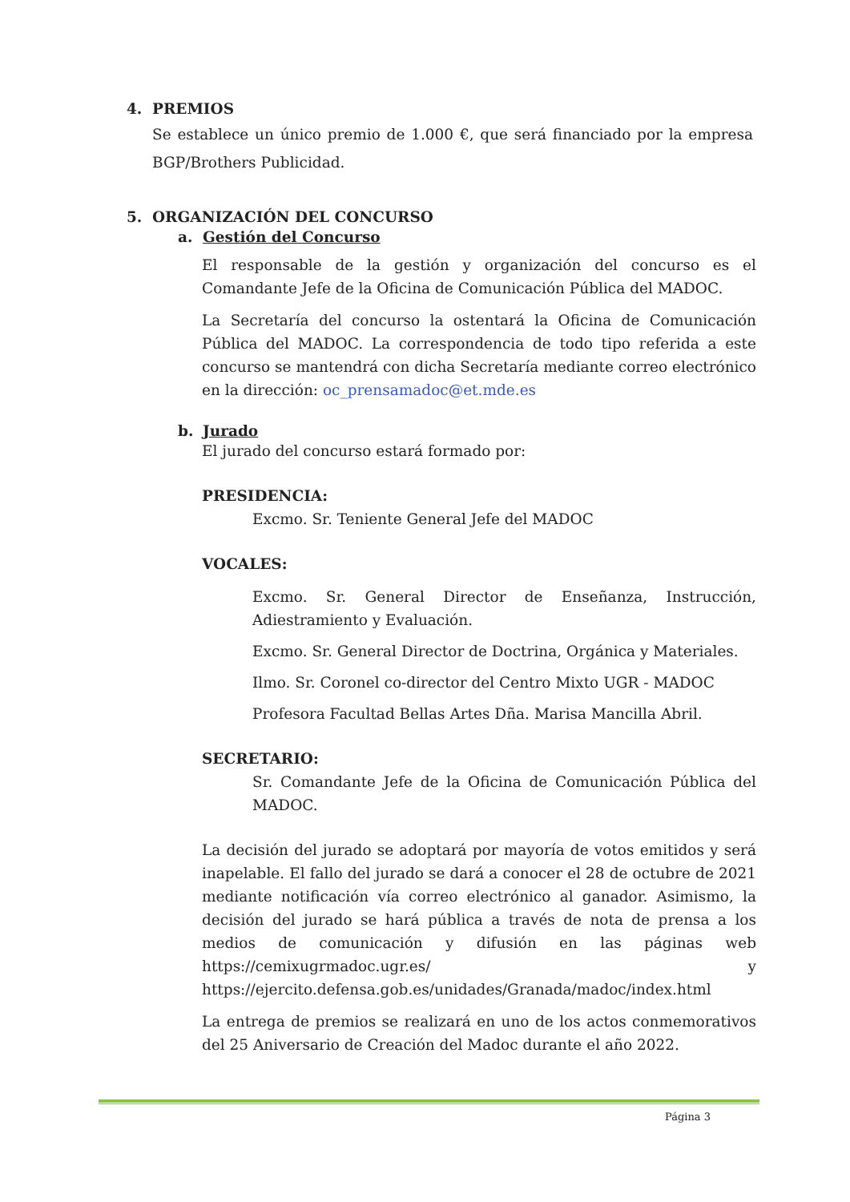4. PREMIOS
Se establece un único premio de 1.000 €, que será financiado por la empresa BGP/Brothers Publicidad.
5. ORGANIZACIÓN DEL CONCURSO
a. Gestión del Concurso
El responsable de la gestión y organización del concurso es el Comandante Jefe de la Oficina de Comunicación Pública del MADOC.
La Secretaría del concurso la ostentará la Oficina de Comunicación Pública del MADOC. La correspondencia de todo tipo referida a este concurso se mantendrá con dicha Secretaría mediante correo electrónico en la dirección: oc_prensamadoc@et.mde.es
b. Jurado
El jurado del concurso estará formado por:
PRESIDENCIA:
Excmo. Sr. Teniente General Jefe del MADOC
VOCALES:
Excmo. Sr. General Director de Enseñanza, Instrucción, Adiestramiento y Evaluación.
Excmo. Sr. General Director de Doctrina, Orgánica y Materiales.
Ilmo. Sr. Coronel co-director del Centro Mixto UGR - MADOC
Profesora Facultad Bellas Artes Dña. Marisa Mancilla Abril.
SECRETARIO:
Sr. Comandante Jefe de la Oficina de Comunicación Pública del MADOC.
La decisión del jurado se adoptará por mayoría de votos emitidos y será inapelable. El fallo del jurado se dará a conocer el 28 de octubre de 2021 mediante notificación vía correo electrónico al ganador. Asimismo, la decisión del jurado se hará pública a través de nota de prensa a los medios de comunicación y difusión en las páginas web https://cemixugrmadoc.ugr.es/ y https://ejercito.defensa.gob.es/unidades/Granada/madoc/index.html
La entrega de premios se realizará en uno de los actos conmemorativos del 25 Aniversario de Creación del Madoc durante el año 2022.
Página 3